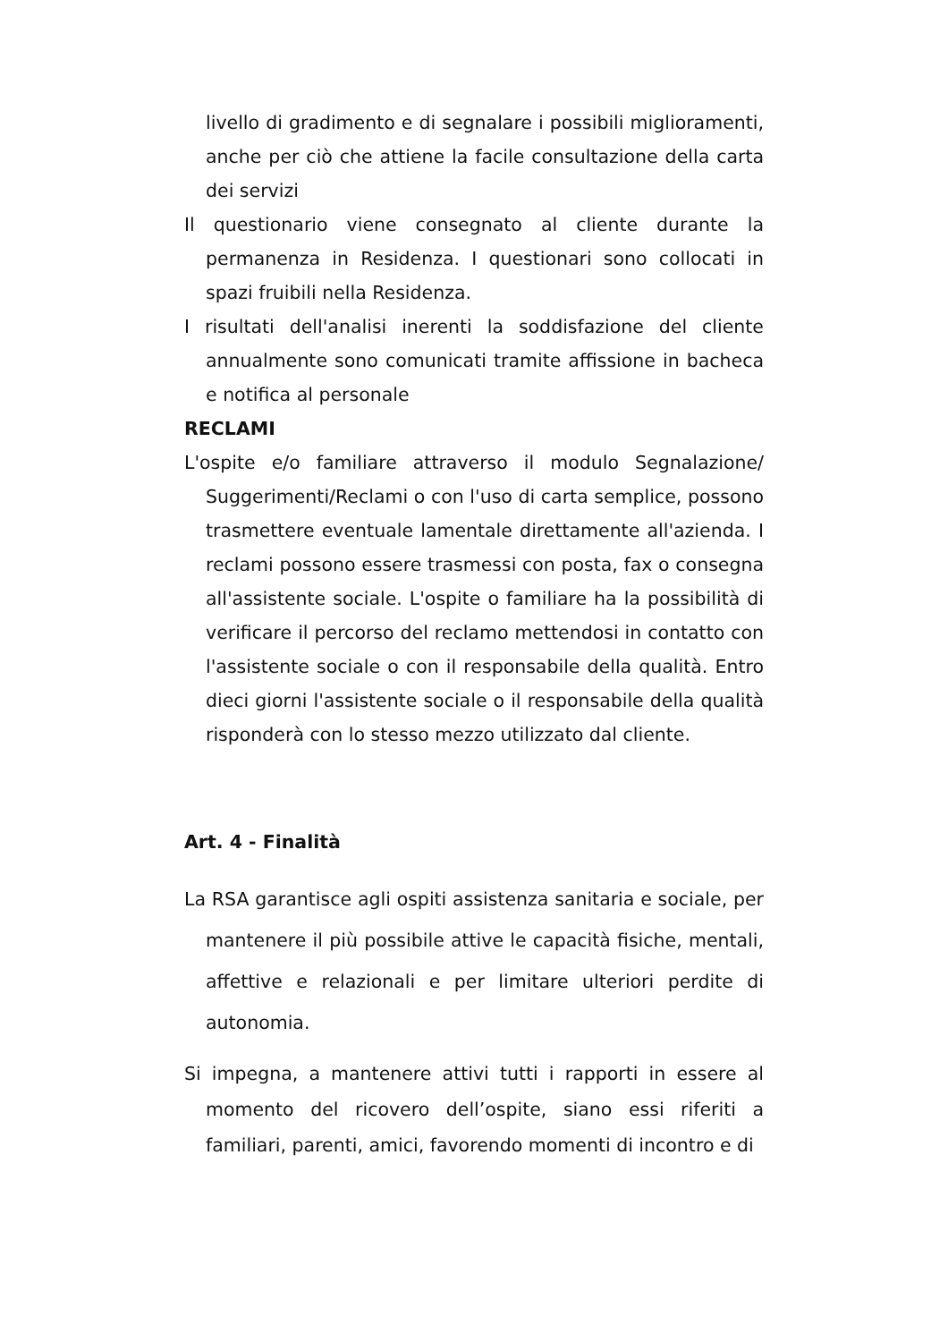livello di gradimento e di segnalare i possibili miglioramenti, anche per ciò che attiene la facile consultazione della carta dei servizi
Il questionario viene consegnato al cliente durante la permanenza in Residenza. I questionari sono collocati in spazi fruibili nella Residenza.
I risultati dell'analisi inerenti la soddisfazione del cliente annualmente sono comunicati tramite affissione in bacheca e notifica al personale
RECLAMI
L'ospite e/o familiare attraverso il modulo Segnalazione/ Suggerimenti/Reclami o con l'uso di carta semplice, possono trasmettere eventuale lamentale direttamente all'azienda. I reclami possono essere trasmessi con posta, fax o consegna all'assistente sociale. L'ospite o familiare ha la possibilità di verificare il percorso del reclamo mettendosi in contatto con l'assistente sociale o con il responsabile della qualità. Entro dieci giorni l'assistente sociale o il responsabile della qualità risponderà con lo stesso mezzo utilizzato dal cliente.
Art. 4 - Finalità
La RSA garantisce agli ospiti assistenza sanitaria e sociale, per mantenere il più possibile attive le capacità fisiche, mentali, affettive e relazionali e per limitare ulteriori perdite di autonomia.
Si impegna, a mantenere attivi tutti i rapporti in essere al momento del ricovero dell’ospite, siano essi riferiti a familiari, parenti, amici, favorendo momenti di incontro e di